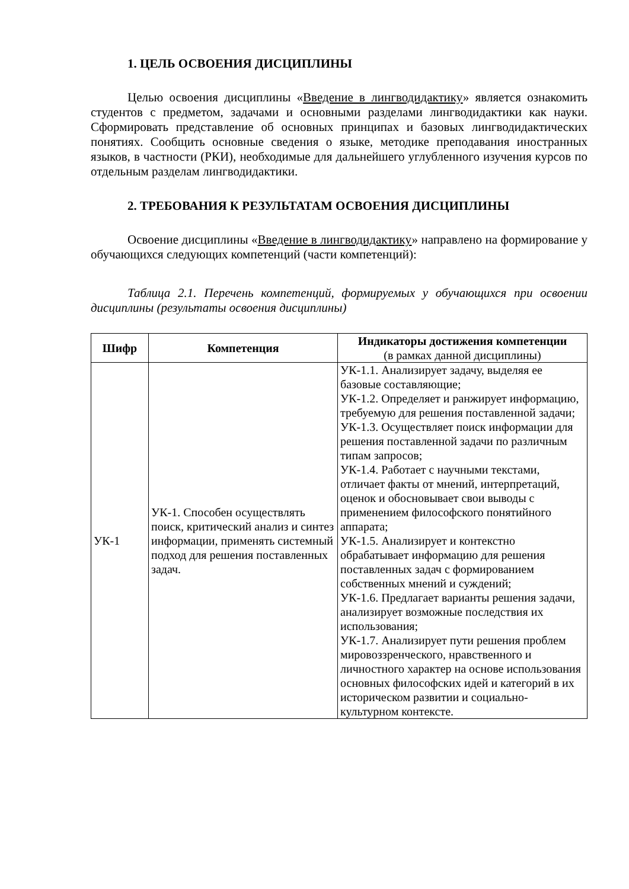1. ЦЕЛЬ ОСВОЕНИЯ ДИСЦИПЛИНЫ
Целью освоения дисциплины «Введение в лингводидактику» является ознакомить студентов с предметом, задачами и основными разделами лингводидактики как науки. Сформировать представление об основных принципах и базовых лингводидактических понятиях. Сообщить основные сведения о языке, методике преподавания иностранных языков, в частности (РКИ), необходимые для дальнейшего углубленного изучения курсов по отдельным разделам лингводидактики.
2. ТРЕБОВАНИЯ К РЕЗУЛЬТАТАМ ОСВОЕНИЯ ДИСЦИПЛИНЫ
Освоение дисциплины «Введение в лингводидактику» направлено на формирование у обучающихся следующих компетенций (части компетенций):
Таблица 2.1. Перечень компетенций, формируемых у обучающихся при освоении дисциплины (результаты освоения дисциплины)
| Шифр | Компетенция | Индикаторы достижения компетенции (в рамках данной дисциплины) |
| --- | --- | --- |
| УК-1 | УК-1. Способен осуществлять поиск, критический анализ и синтез информации, применять системный подход для решения поставленных задач. | УК-1.1. Анализирует задачу, выделяя ее базовые составляющие; УК-1.2. Определяет и ранжирует информацию, требуемую для решения поставленной задачи; УК-1.3. Осуществляет поиск информации для решения поставленной задачи по различным типам запросов; УК-1.4. Работает с научными текстами, отличает факты от мнений, интерпретаций, оценок и обосновывает свои выводы с применением философского понятийного аппарата; УК-1.5. Анализирует и контекстно обрабатывает информацию для решения поставленных задач с формированием собственных мнений и суждений; УК-1.6. Предлагает варианты решения задачи, анализирует возможные последствия их использования; УК-1.7. Анализирует пути решения проблем мировоззренческого, нравственного и личностного характер на основе использования основных философских идей и категорий в их историческом развитии и социально-культурном контексте. |